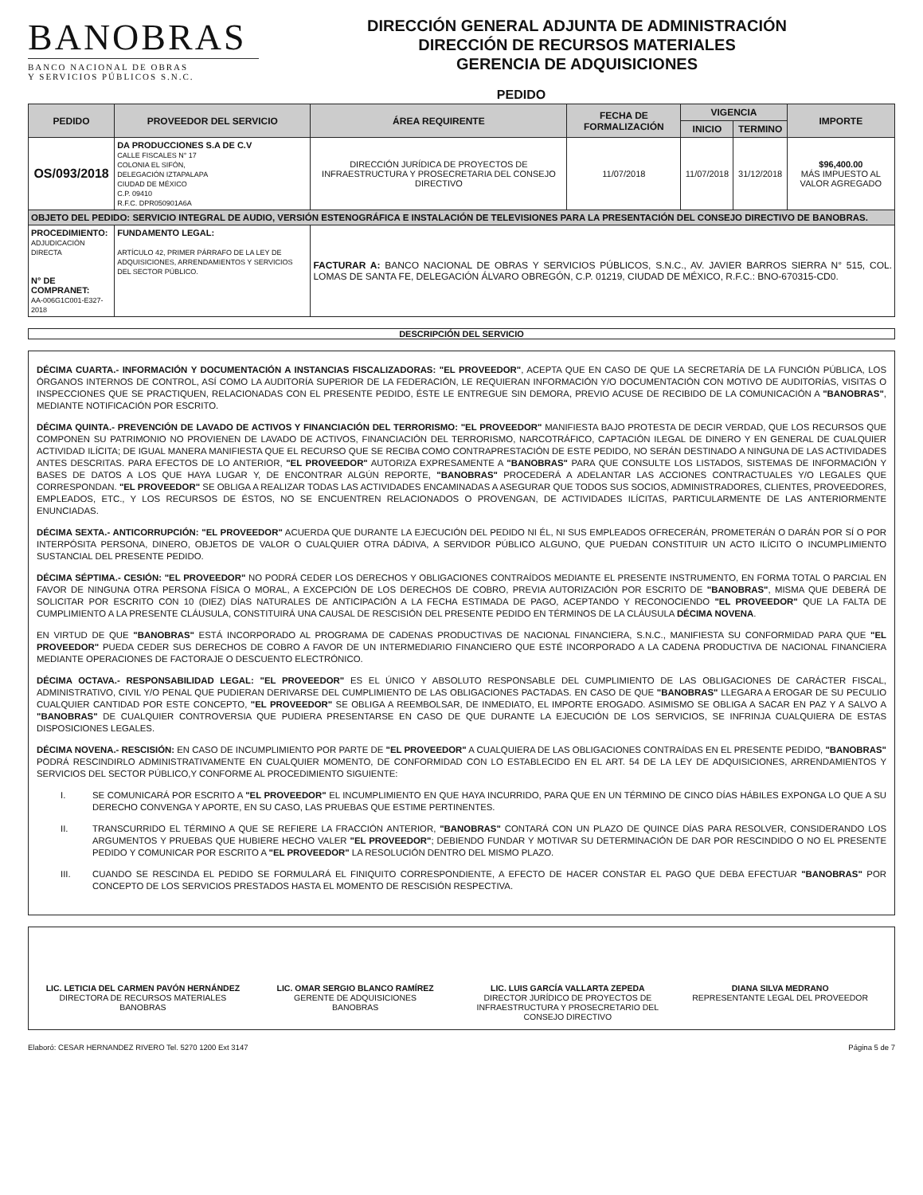BANOBRAS
BANCO NACIONAL DE OBRAS
Y SERVICIOS PÚBLICOS S.N.C.
DIRECCIÓN GENERAL ADJUNTA DE ADMINISTRACIÓN
DIRECCIÓN DE RECURSOS MATERIALES
GERENCIA DE ADQUISICIONES
PEDIDO
| PEDIDO | PROVEEDOR DEL SERVICIO | ÁREA REQUIRENTE | FECHA DE FORMALIZACIÓN | VIGENCIA | | IMPORTE |
| --- | --- | --- | --- | --- | --- | --- |
| | | | | INICIO | TERMINO | |
| OS/093/2018 | DA PRODUCCIONES S.A DE C.V CALLE FISCALES N° 17 COLONIA EL SIFÓN, DELEGACIÓN IZTAPALAPA CIUDAD DE MÉXICO C.P. 09410 R.F.C. DPR050901A6A | DIRECCIÓN JURÍDICA DE PROYECTOS DE INFRAESTRUCTURA Y PROSECRETARIA DEL CONSEJO DIRECTIVO | 11/07/2018 | 11/07/2018 | 31/12/2018 | $96,400.00 MÁS IMPUESTO AL VALOR AGREGADO |
| OBJETO DEL PEDIDO: SERVICIO INTEGRAL DE AUDIO, VERSIÓN ESTENOGRÁFICA E INSTALACIÓN DE TELEVISIONES PARA LA PRESENTACIÓN DEL CONSEJO DIRECTIVO DE BANOBRAS. | | | | | | |
| PROCEDIMIENTO: ADJUDICACIÓN DIRECTA N° DE COMPRANET: AA-006G1C001-E327-2018 | FUNDAMENTO LEGAL: ARTÍCULO 42, PRIMER PÁRRAFO DE LA LEY DE ADQUISICIONES, ARRENDAMIENTOS Y SERVICIOS DEL SECTOR PÚBLICO. | FACTURAR A: BANCO NACIONAL DE OBRAS Y SERVICIOS PÚBLICOS, S.N.C., AV. JAVIER BARROS SIERRA N° 515, COL. LOMAS DE SANTA FE, DELEGACIÓN ÁLVARO OBREGÓN, C.P. 01219, CIUDAD DE MÉXICO, R.F.C.: BNO-670315-CD0. | | | | |
DESCRIPCIÓN DEL SERVICIO
DÉCIMA CUARTA.- INFORMACIÓN Y DOCUMENTACIÓN A INSTANCIAS FISCALIZADORAS: "EL PROVEEDOR", ACEPTA QUE EN CASO DE QUE LA SECRETARÍA DE LA FUNCIÓN PÚBLICA, LOS ÓRGANOS INTERNOS DE CONTROL, ASÍ COMO LA AUDITORÍA SUPERIOR DE LA FEDERACIÓN, LE REQUIERAN INFORMACIÓN Y/O DOCUMENTACIÓN CON MOTIVO DE AUDITORÍAS, VISITAS O INSPECCIONES QUE SE PRACTIQUEN, RELACIONADAS CON EL PRESENTE PEDIDO, ÉSTE LE ENTREGUE SIN DEMORA, PREVIO ACUSE DE RECIBIDO DE LA COMUNICACIÓN A "BANOBRAS", MEDIANTE NOTIFICACIÓN POR ESCRITO.
DÉCIMA QUINTA.- PREVENCIÓN DE LAVADO DE ACTIVOS Y FINANCIACIÓN DEL TERRORISMO: "EL PROVEEDOR" MANIFIESTA BAJO PROTESTA DE DECIR VERDAD, QUE LOS RECURSOS QUE COMPONEN SU PATRIMONIO NO PROVIENEN DE LAVADO DE ACTIVOS, FINANCIACIÓN DEL TERRORISMO, NARCOTRÁFICO, CAPTACIÓN ILEGAL DE DINERO Y EN GENERAL DE CUALQUIER ACTIVIDAD ILÍCITA; DE IGUAL MANERA MANIFIESTA QUE EL RECURSO QUE SE RECIBA COMO CONTRAPRESTACIÓN DE ESTE PEDIDO, NO SERÁN DESTINADO A NINGUNA DE LAS ACTIVIDADES ANTES DESCRITAS. PARA EFECTOS DE LO ANTERIOR, "EL PROVEEDOR" AUTORIZA EXPRESAMENTE A "BANOBRAS" PARA QUE CONSULTE LOS LISTADOS, SISTEMAS DE INFORMACIÓN Y BASES DE DATOS A LOS QUE HAYA LUGAR Y, DE ENCONTRAR ALGÚN REPORTE, "BANOBRAS" PROCEDERÁ A ADELANTAR LAS ACCIONES CONTRACTUALES Y/O LEGALES QUE CORRESPONDAN. "EL PROVEEDOR" SE OBLIGA A REALIZAR TODAS LAS ACTIVIDADES ENCAMINADAS A ASEGURAR QUE TODOS SUS SOCIOS, ADMINISTRADORES, CLIENTES, PROVEEDORES, EMPLEADOS, ETC., Y LOS RECURSOS DE ÉSTOS, NO SE ENCUENTREN RELACIONADOS O PROVENGAN, DE ACTIVIDADES ILÍCITAS, PARTICULARMENTE DE LAS ANTERIORMENTE ENUNCIADAS.
DÉCIMA SEXTA.- ANTICORRUPCIÓN: "EL PROVEEDOR" ACUERDA QUE DURANTE LA EJECUCIÓN DEL PEDIDO NI ÉL, NI SUS EMPLEADOS OFRECERÁN, PROMETERÁN O DARÁN POR SÍ O POR INTERPÓSITA PERSONA, DINERO, OBJETOS DE VALOR O CUALQUIER OTRA DÁDIVA, A SERVIDOR PÚBLICO ALGUNO, QUE PUEDAN CONSTITUIR UN ACTO ILÍCITO O INCUMPLIMIENTO SUSTANCIAL DEL PRESENTE PEDIDO.
DÉCIMA SÉPTIMA.- CESIÓN: "EL PROVEEDOR" NO PODRÁ CEDER LOS DERECHOS Y OBLIGACIONES CONTRAÍDOS MEDIANTE EL PRESENTE INSTRUMENTO, EN FORMA TOTAL O PARCIAL EN FAVOR DE NINGUNA OTRA PERSONA FÍSICA O MORAL, A EXCEPCIÓN DE LOS DERECHOS DE COBRO, PREVIA AUTORIZACIÓN POR ESCRITO DE "BANOBRAS", MISMA QUE DEBERÁ DE SOLICITAR POR ESCRITO CON 10 (DIEZ) DÍAS NATURALES DE ANTICIPACIÓN A LA FECHA ESTIMADA DE PAGO, ACEPTANDO Y RECONOCIENDO "EL PROVEEDOR" QUE LA FALTA DE CUMPLIMIENTO A LA PRESENTE CLÁUSULA, CONSTITUIRÁ UNA CAUSAL DE RESCISIÓN DEL PRESENTE PEDIDO EN TÉRMINOS DE LA CLÁUSULA DÉCIMA NOVENA.
EN VIRTUD DE QUE "BANOBRAS" ESTÁ INCORPORADO AL PROGRAMA DE CADENAS PRODUCTIVAS DE NACIONAL FINANCIERA, S.N.C., MANIFIESTA SU CONFORMIDAD PARA QUE "EL PROVEEDOR" PUEDA CEDER SUS DERECHOS DE COBRO A FAVOR DE UN INTERMEDIARIO FINANCIERO QUE ESTÉ INCORPORADO A LA CADENA PRODUCTIVA DE NACIONAL FINANCIERA MEDIANTE OPERACIONES DE FACTORAJE O DESCUENTO ELECTRÓNICO.
DÉCIMA OCTAVA.- RESPONSABILIDAD LEGAL: "EL PROVEEDOR" ES EL ÚNICO Y ABSOLUTO RESPONSABLE DEL CUMPLIMIENTO DE LAS OBLIGACIONES DE CARÁCTER FISCAL, ADMINISTRATIVO, CIVIL Y/O PENAL QUE PUDIERAN DERIVARSE DEL CUMPLIMIENTO DE LAS OBLIGACIONES PACTADAS. EN CASO DE QUE "BANOBRAS" LLEGARA A EROGAR DE SU PECULIO CUALQUIER CANTIDAD POR ESTE CONCEPTO, "EL PROVEEDOR" SE OBLIGA A REEMBOLSAR, DE INMEDIATO, EL IMPORTE EROGADO. ASIMISMO SE OBLIGA A SACAR EN PAZ Y A SALVO A "BANOBRAS" DE CUALQUIER CONTROVERSIA QUE PUDIERA PRESENTARSE EN CASO DE QUE DURANTE LA EJECUCIÓN DE LOS SERVICIOS, SE INFRINJA CUALQUIERA DE ESTAS DISPOSICIONES LEGALES.
DÉCIMA NOVENA.- RESCISIÓN: EN CASO DE INCUMPLIMIENTO POR PARTE DE "EL PROVEEDOR" A CUALQUIERA DE LAS OBLIGACIONES CONTRAÍDAS EN EL PRESENTE PEDIDO, "BANOBRAS" PODRÁ RESCINDIRLO ADMINISTRATIVAMENTE EN CUALQUIER MOMENTO, DE CONFORMIDAD CON LO ESTABLECIDO EN EL ART. 54 DE LA LEY DE ADQUISICIONES, ARRENDAMIENTOS Y SERVICIOS DEL SECTOR PÚBLICO,Y CONFORME AL PROCEDIMIENTO SIGUIENTE:
I. SE COMUNICARÁ POR ESCRITO A "EL PROVEEDOR" EL INCUMPLIMIENTO EN QUE HAYA INCURRIDO, PARA QUE EN UN TÉRMINO DE CINCO DÍAS HÁBILES EXPONGA LO QUE A SU DERECHO CONVENGA Y APORTE, EN SU CASO, LAS PRUEBAS QUE ESTIME PERTINENTES.
II. TRANSCURRIDO EL TÉRMINO A QUE SE REFIERE LA FRACCIÓN ANTERIOR, "BANOBRAS" CONTARÁ CON UN PLAZO DE QUINCE DÍAS PARA RESOLVER, CONSIDERANDO LOS ARGUMENTOS Y PRUEBAS QUE HUBIERE HECHO VALER "EL PROVEEDOR"; DEBIENDO FUNDAR Y MOTIVAR SU DETERMINACIÓN DE DAR POR RESCINDIDO O NO EL PRESENTE PEDIDO Y COMUNICAR POR ESCRITO A "EL PROVEEDOR" LA RESOLUCIÓN DENTRO DEL MISMO PLAZO.
III. CUANDO SE RESCINDA EL PEDIDO SE FORMULARÁ EL FINIQUITO CORRESPONDIENTE, A EFECTO DE HACER CONSTAR EL PAGO QUE DEBA EFECTUAR "BANOBRAS" POR CONCEPTO DE LOS SERVICIOS PRESTADOS HASTA EL MOMENTO DE RESCISIÓN RESPECTIVA.
LIC. LETICIA DEL CARMEN PAVÓN HERNÁNDEZ
DIRECTORA DE RECURSOS MATERIALES
BANOBRAS
LIC. OMAR SERGIO BLANCO RAMÍREZ
GERENTE DE ADQUISICIONES
BANOBRAS
LIC. LUIS GARCÍA VALLARTA ZEPEDA
DIRECTOR JURÍDICO DE PROYECTOS DE INFRAESTRUCTURA Y PROSECRETARIO DEL CONSEJO DIRECTIVO
DIANA SILVA MEDRANO
REPRESENTANTE LEGAL DEL PROVEEDOR
Elaboró: CESAR HERNANDEZ RIVERO Tel. 5270 1200 Ext 3147 Página 5 de 7